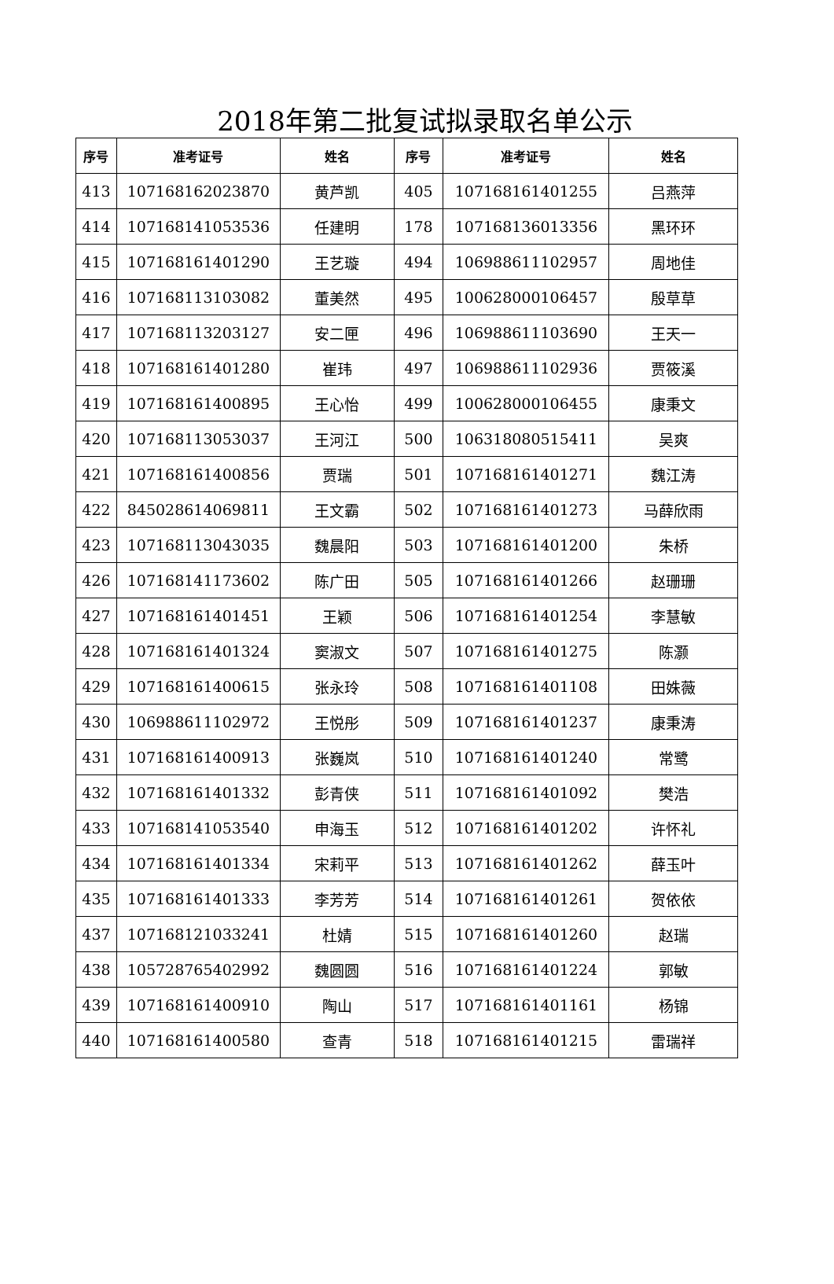2018年第二批复试拟录取名单公示
| 序号 | 准考证号 | 姓名 | 序号 | 准考证号 | 姓名 |
| --- | --- | --- | --- | --- | --- |
| 413 | 107168162023870 | 黄芦凯 | 405 | 107168161401255 | 吕燕萍 |
| 414 | 107168141053536 | 任建明 | 178 | 107168136013356 | 黑环环 |
| 415 | 107168161401290 | 王艺璇 | 494 | 106988611102957 | 周地佳 |
| 416 | 107168113103082 | 董美然 | 495 | 100628000106457 | 殷草草 |
| 417 | 107168113203127 | 安二匣 | 496 | 106988611103690 | 王天一 |
| 418 | 107168161401280 | 崔玮 | 497 | 106988611102936 | 贾筱溪 |
| 419 | 107168161400895 | 王心怡 | 499 | 100628000106455 | 康秉文 |
| 420 | 107168113053037 | 王河江 | 500 | 106318080515411 | 吴爽 |
| 421 | 107168161400856 | 贾瑞 | 501 | 107168161401271 | 魏江涛 |
| 422 | 845028614069811 | 王文霸 | 502 | 107168161401273 | 马薛欣雨 |
| 423 | 107168113043035 | 魏晨阳 | 503 | 107168161401200 | 朱桥 |
| 426 | 107168141173602 | 陈广田 | 505 | 107168161401266 | 赵珊珊 |
| 427 | 107168161401451 | 王颖 | 506 | 107168161401254 | 李慧敏 |
| 428 | 107168161401324 | 窦淑文 | 507 | 107168161401275 | 陈灏 |
| 429 | 107168161400615 | 张永玲 | 508 | 107168161401108 | 田姝薇 |
| 430 | 106988611102972 | 王悦彤 | 509 | 107168161401237 | 康秉涛 |
| 431 | 107168161400913 | 张巍岚 | 510 | 107168161401240 | 常鹭 |
| 432 | 107168161401332 | 彭青侠 | 511 | 107168161401092 | 樊浩 |
| 433 | 107168141053540 | 申海玉 | 512 | 107168161401202 | 许怀礼 |
| 434 | 107168161401334 | 宋莉平 | 513 | 107168161401262 | 薛玉叶 |
| 435 | 107168161401333 | 李芳芳 | 514 | 107168161401261 | 贺依依 |
| 437 | 107168121033241 | 杜婧 | 515 | 107168161401260 | 赵瑞 |
| 438 | 105728765402992 | 魏圆圆 | 516 | 107168161401224 | 郭敏 |
| 439 | 107168161400910 | 陶山 | 517 | 107168161401161 | 杨锦 |
| 440 | 107168161400580 | 查青 | 518 | 107168161401215 | 雷瑞祥 |